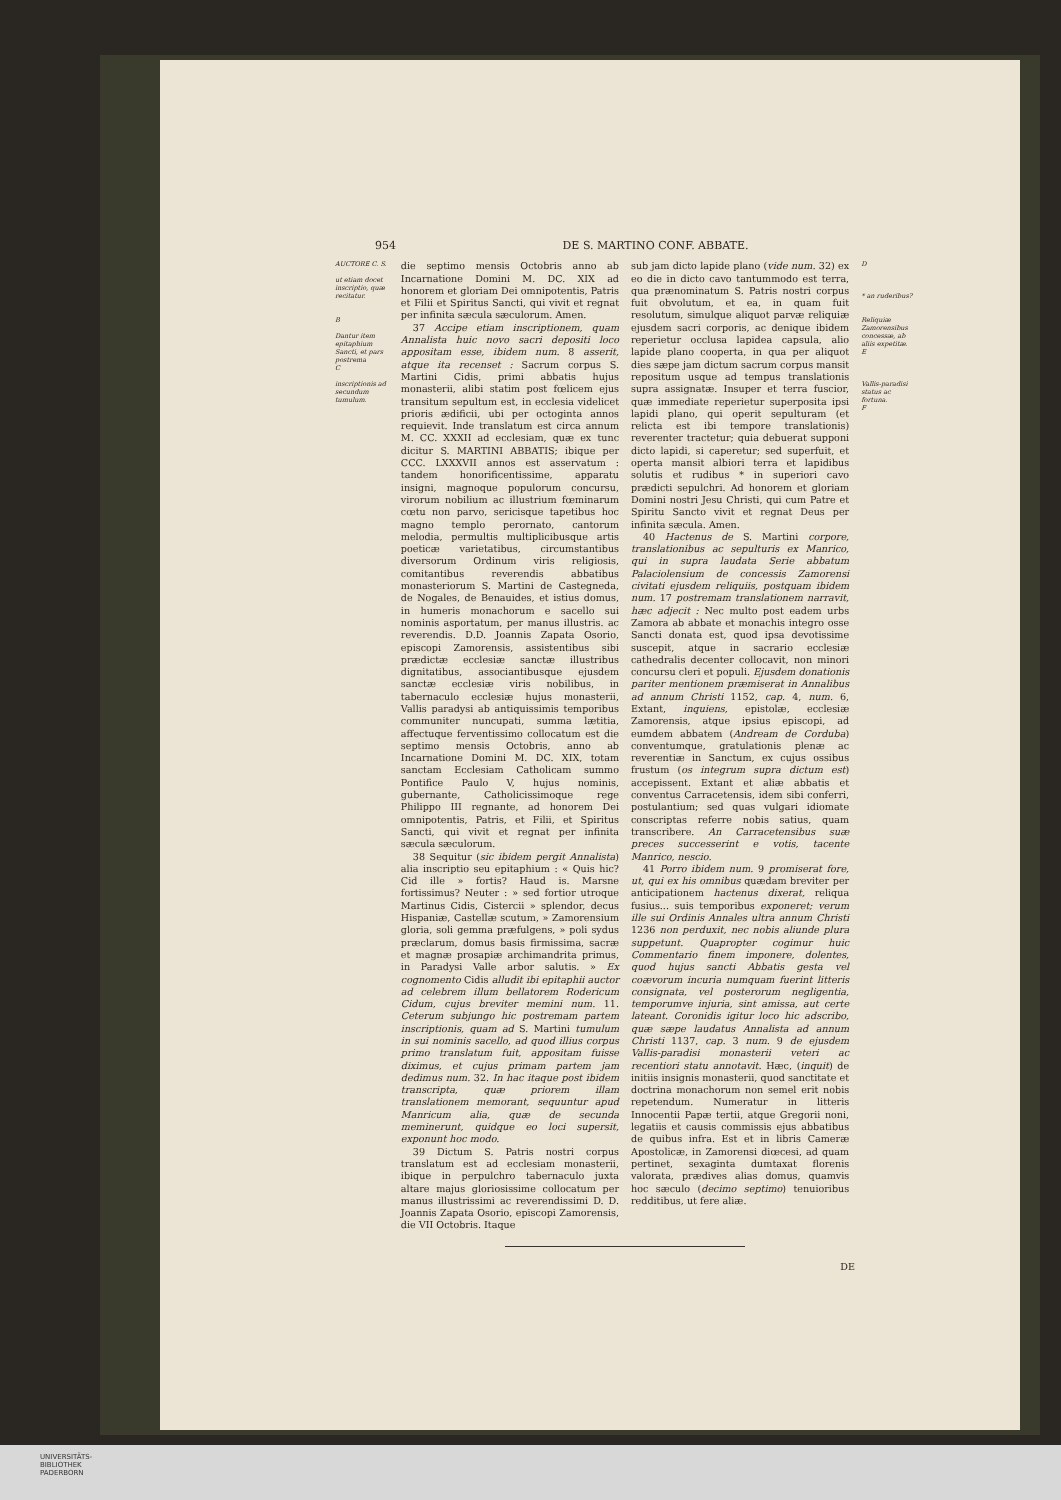954 DE S. MARTINO CONF. ABBATE.
AUCTORE C. S.
ut etiam docet inscriptio, quæ recitatur.
B
Dantur item epitaphium Sancti, et pars postrema
C
inscriptionis ad secundum tumulum.
die septimo mensis Octobris anno ab Incarnatione Domini M. DC. XIX ad honorem et gloriam Dei omnipotentis, Patris et Filii et Spiritus Sancti, qui vivit et regnat per infinita sæcula sæculorum. Amen.
37 Accipe etiam inscriptionem, quam Annalista huic novo sacri depositi loco appositam esse, ibidem num. 8 asserit, atque ita recenset : Sacrum corpus S. Martini Cidis, primi abbatis hujus monasterii, alibi statim post fœlicem ejus transitum sepultum est, in ecclesia videlicet prioris ædificii, ubi per octoginta annos requievit. Inde translatum est circa annum M. CC. XXXII ad ecclesiam, quæ ex tunc dicitur S. MARTINI ABBATIS; ibique per CCC. LXXXVII annos est asservatum : tandem honorificentissime, apparatu insigni, magnoque populorum concursu, virorum nobilium ac illustrium fœminarum cœtu non parvo, sericisque tapetibus hoc magno templo perornato, cantorum melodia, permultis multiplicibusque artis poeticæ varietatibus, circumstantibus diversorum Ordinum viris religiosis, comitantibus reverendis abbatibus monasteriorum S. Martini de Castegneda, de Nogales, de Benauides, et istius domus, in humeris monachorum e sacello sui nominis asportatum, per manus illustris. ac reverendis. D.D. Joannis Zapata Osorio, episcopi Zamorensis, assistentibus sibi prædictæ ecclesiæ sanctæ illustribus dignitatibus, associantibusque ejusdem sanctæ ecclesiæ viris nobilibus, in tabernaculo ecclesiæ hujus monasterii, Vallis paradysi ab antiquissimis temporibus communiter nuncupati, summa lætitia, affectuque ferventissimo collocatum est die septimo mensis Octobris, anno ab Incarnatione Domini M. DC. XIX, totam sanctam Ecclesiam Catholicam summo Pontifice Paulo V, hujus nominis, gubernante, Catholicissimoque rege Philippo III regnante, ad honorem Dei omnipotentis, Patris, et Filii, et Spiritus Sancti, qui vivit et regnat per infinita sæcula sæculorum.
38 Sequitur (sic ibidem pergit Annalista) alia inscriptio seu epitaphium : « Quis hic? Cid ille » fortis? Haud is. Marsne fortissimus? Neuter : » sed fortior utroque Martinus Cidis, Cistercii » splendor, decus Hispaniæ, Castellæ scutum, » Zamorensium gloria, soli gemma præfulgens, » poli sydus præclarum, domus basis firmissima, sacræ et magnæ prosapiæ archimandrita primus, in Paradysi Valle arbor salutis. » Ex cognomento Cidis alludit ibi epitaphii auctor ad celebrem illum bellatorem Rodericum Cidum, cujus breviter memini num. 11. Ceterum subjungo hic postremam partem inscriptionis, quam ad S. Martini tumulum in sui nominis sacello, ad quod illius corpus primo translatum fuit, appositam fuisse diximus, et cujus primam partem jam dedimus num. 32. In hac itaque post ibidem transcripta, quæ priorem illam translationem memorant, sequuntur apud Manricum alia, quæ de secunda meminerunt, quidque eo loci supersit, exponunt hoc modo.
39 Dictum S. Patris nostri corpus translatum est ad ecclesiam monasterii, ibique in perpulchro tabernaculo juxta altare majus gloriosissime collocatum per manus illustrissimi ac reverendissimi D. D. Joannis Zapata Osorio, episcopi Zamorensis, die VII Octobris. Itaque
sub jam dicto lapide plano (vide num. 32) ex eo die in dicto cavo tantummodo est terra, qua prænominatum S. Patris nostri corpus fuit obvolutum, et ea, in quam fuit resolutum, simulque aliquot parvæ reliquiæ ejusdem sacri corporis, ac denique ibidem reperietur occlusa lapidea capsula, alio lapide plano cooperta, in qua per aliquot dies sæpe jam dictum sacrum corpus mansit repositum usque ad tempus translationis supra assignatæ. Insuper et terra fuscior, quæ immediate reperietur superposita ipsi lapidi plano, qui operit sepulturam (et relicta est ibi tempore translationis) reverenter tractetur; quia debuerat supponi dicto lapidi, si caperetur; sed superfuit, et operta mansit albiori terra et lapidibus solutis et rudibus * in superiori cavo prædicti sepulchri. Ad honorem et gloriam Domini nostri Jesu Christi, qui cum Patre et Spiritu Sancto vivit et regnat Deus per infinita sæcula. Amen.
40 Hactenus de S. Martini corpore, translationibus ac sepulturis ex Manrico, qui in supra laudata Serie abbatum Palaciolensium de concessis Zamorensi civitati ejusdem reliquiis, postquam ibidem num. 17 postremam translationem narravit, hæc adjecit : Nec multo post eadem urbs Zamora ab abbate et monachis integro osse Sancti donata est, quod ipsa devotissime suscepit, atque in sacrario ecclesiæ cathedralis decenter collocavit, non minori concursu cleri et populi. Ejusdem donationis pariter mentionem præmiserat in Annalibus ad annum Christi 1152, cap. 4, num. 6, Extant, inquiens, epistolæ, ecclesiæ Zamorensis, atque ipsius episcopi, ad eumdem abbatem (Andream de Corduba) conventumque, gratulationis plenæ ac reverentiæ in Sanctum, ex cujus ossibus frustum (os integrum supra dictum est) accepissent. Extant et aliæ abbatis et conventus Carracetensis, idem sibi conferri, postulantium; sed quas vulgari idiomate conscriptas referre nobis satius, quam transcribere. An Carracetensibus suæ preces successerint e votis, tacente Manrico, nescio.
41 Porro ibidem num. 9 promiserat fore, ut, qui ex his omnibus quædam breviter per anticipationem hactenus dixerat, reliqua fusius... suis temporibus exponeret; verum ille sui Ordinis Annales ultra annum Christi 1236 non perduxit, nec nobis aliunde plura suppetunt. Quapropter cogimur huic Commentario finem imponere, dolentes, quod hujus sancti Abbatis gesta vel coævorum incuria numquam fuerint litteris consignata, vel posterorum negligentia, temporumve injuria, sint amissa, aut certe lateant. Coronidis igitur loco hic adscribo, quæ sæpe laudatus Annalista ad annum Christi 1137, cap. 3 num. 9 de ejusdem Vallis-paradisi monasterii veteri ac recentiori statu annotavit. Hæc, (inquit) de initiis insignis monasterii, quod sanctitate et doctrina monachorum non semel erit nobis repetendum. Numeratur in litteris Innocentii Papæ tertii, atque Gregorii noni, legatiis et causis commissis ejus abbatibus de quibus infra. Est et in libris Cameræ Apostolicæ, in Zamorensi diœcesi, ad quam pertinet, sexaginta dumtaxat florenis valorata, prædives alias domus, quamvis hoc sæculo (decimo septimo) tenuioribus redditibus, ut fere aliæ.
D
* an ruderibus?
Reliquiæ Zamorensibus concessæ, ab aliis expetitæ.
E
Vallis-paradisi status ac fortuna.
F
DE
UNIVERSITÄTS-
BIBLIOTHEK
PADERBORN